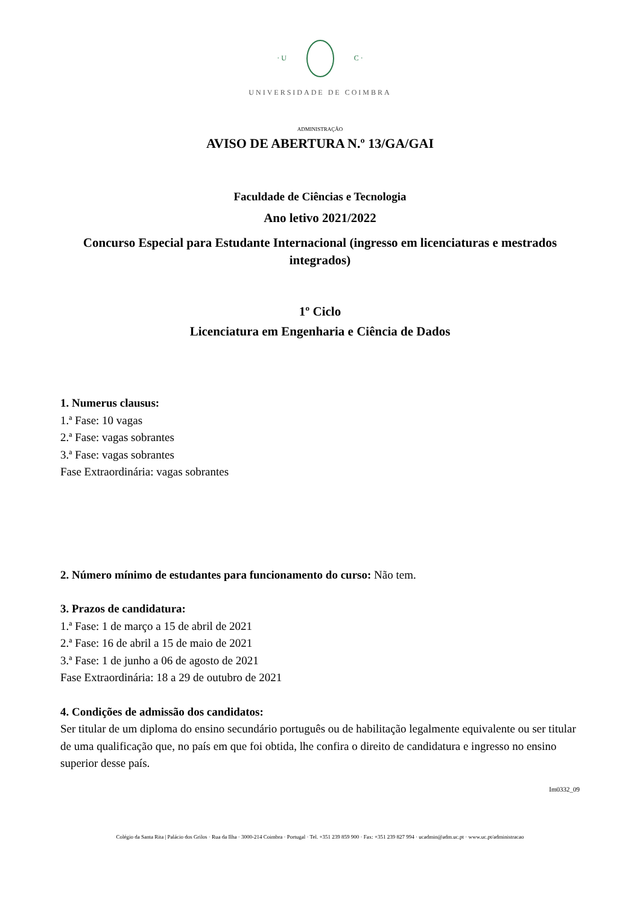· U C ·
UNIVERSIDADE DE COIMBRA
ADMINISTRAÇÃO
AVISO DE ABERTURA N.º 13/GA/GAI
Faculdade de Ciências e Tecnologia
Ano letivo 2021/2022
Concurso Especial para Estudante Internacional (ingresso em licenciaturas e mestrados integrados)
1º Ciclo
Licenciatura em Engenharia e Ciência de Dados
1. Numerus clausus:
1.ª Fase: 10 vagas
2.ª Fase: vagas sobrantes
3.ª Fase: vagas sobrantes
Fase Extraordinária: vagas sobrantes
2. Número mínimo de estudantes para funcionamento do curso: Não tem.
3. Prazos de candidatura:
1.ª Fase: 1 de março a 15 de abril de 2021
2.ª Fase: 16 de abril a 15 de maio de 2021
3.ª Fase: 1 de junho a 06 de agosto de 2021
Fase Extraordinária: 18 a 29 de outubro de 2021
4. Condições de admissão dos candidatos:
Ser titular de um diploma do ensino secundário português ou de habilitação legalmente equivalente ou ser titular de uma qualificação que, no país em que foi obtida, lhe confira o direito de candidatura e ingresso no ensino superior desse país.
Im0332_09
Colégio da Santa Rita | Palácio dos Grilos · Rua da Ilha · 3000-214 Coimbra · Portugal · Tel. +351 239 859 900 · Fax: +351 239 827 994 · ucadmin@adm.uc.pt · www.uc.pt/administracao